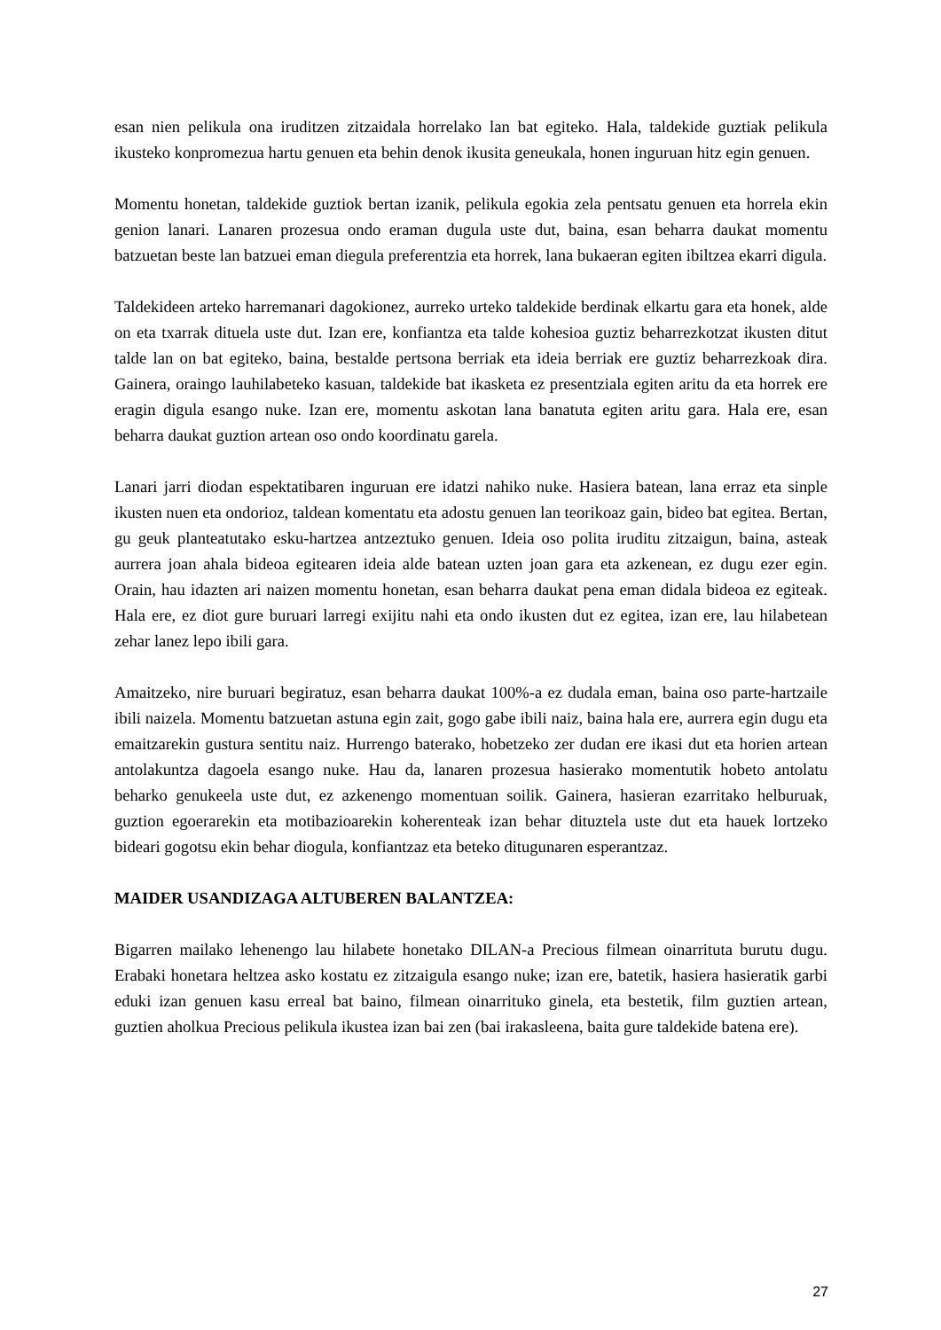esan nien pelikula ona iruditzen zitzaidala horrelako lan bat egiteko. Hala, taldekide guztiak pelikula ikusteko konpromezua hartu genuen eta behin denok ikusita geneukala, honen inguruan hitz egin genuen.
Momentu honetan, taldekide guztiok bertan izanik, pelikula egokia zela pentsatu genuen eta horrela ekin genion lanari. Lanaren prozesua ondo eraman dugula uste dut, baina, esan beharra daukat momentu batzuetan beste lan batzuei eman diegula preferentzia eta horrek, lana bukaeran egiten ibiltzea ekarri digula.
Taldekideen arteko harremanari dagokionez, aurreko urteko taldekide berdinak elkartu gara eta honek, alde on eta txarrak dituela uste dut. Izan ere, konfiantza eta talde kohesioa guztiz beharrezkotzat ikusten ditut talde lan on bat egiteko, baina, bestalde pertsona berriak eta ideia berriak ere guztiz beharrezkoak dira. Gainera, oraingo lauhilabeteko kasuan, taldekide bat ikasketa ez presentziala egiten aritu da eta horrek ere eragin digula esango nuke. Izan ere, momentu askotan lana banatuta egiten aritu gara. Hala ere, esan beharra daukat guztion artean oso ondo koordinatu garela.
Lanari jarri diodan espektatibaren inguruan ere idatzi nahiko nuke. Hasiera batean, lana erraz eta sinple ikusten nuen eta ondorioz, taldean komentatu eta adostu genuen lan teorikoaz gain, bideo bat egitea. Bertan, gu geuk planteatutako esku-hartzea antzeztuko genuen. Ideia oso polita iruditu zitzaigun, baina, asteak aurrera joan ahala bideoa egitearen ideia alde batean uzten joan gara eta azkenean, ez dugu ezer egin. Orain, hau idazten ari naizen momentu honetan, esan beharra daukat pena eman didala bideoa ez egiteak. Hala ere, ez diot gure buruari larregi exijitu nahi eta ondo ikusten dut ez egitea, izan ere, lau hilabetean zehar lanez lepo ibili gara.
Amaitzeko, nire buruari begiratuz, esan beharra daukat 100%-a ez dudala eman, baina oso parte-hartzaile ibili naizela. Momentu batzuetan astuna egin zait, gogo gabe ibili naiz, baina hala ere, aurrera egin dugu eta emaitzarekin gustura sentitu naiz. Hurrengo baterako, hobetzeko zer dudan ere ikasi dut eta horien artean antolakuntza dagoela esango nuke. Hau da, lanaren prozesua hasierako momentutik hobeto antolatu beharko genukeela uste dut, ez azkenengo momentuan soilik. Gainera, hasieran ezarritako helburuak, guztion egoerarekin eta motibazioarekin koherenteak izan behar dituztela uste dut eta hauek lortzeko bideari gogotsu ekin behar diogula, konfiantzaz eta beteko ditugunaren esperantzaz.
MAIDER USANDIZAGA ALTUBEREN BALANTZEA:
Bigarren mailako lehenengo lau hilabete honetako DILAN-a Precious filmean oinarrituta burutu dugu. Erabaki honetara heltzea asko kostatu ez zitzaigula esango nuke; izan ere, batetik, hasiera hasieratik garbi eduki izan genuen kasu erreal bat baino, filmean oinarrituko ginela, eta bestetik, film guztien artean, guztien aholkua Precious pelikula ikustea izan bai zen (bai irakasleena, baita gure taldekide batena ere).
27